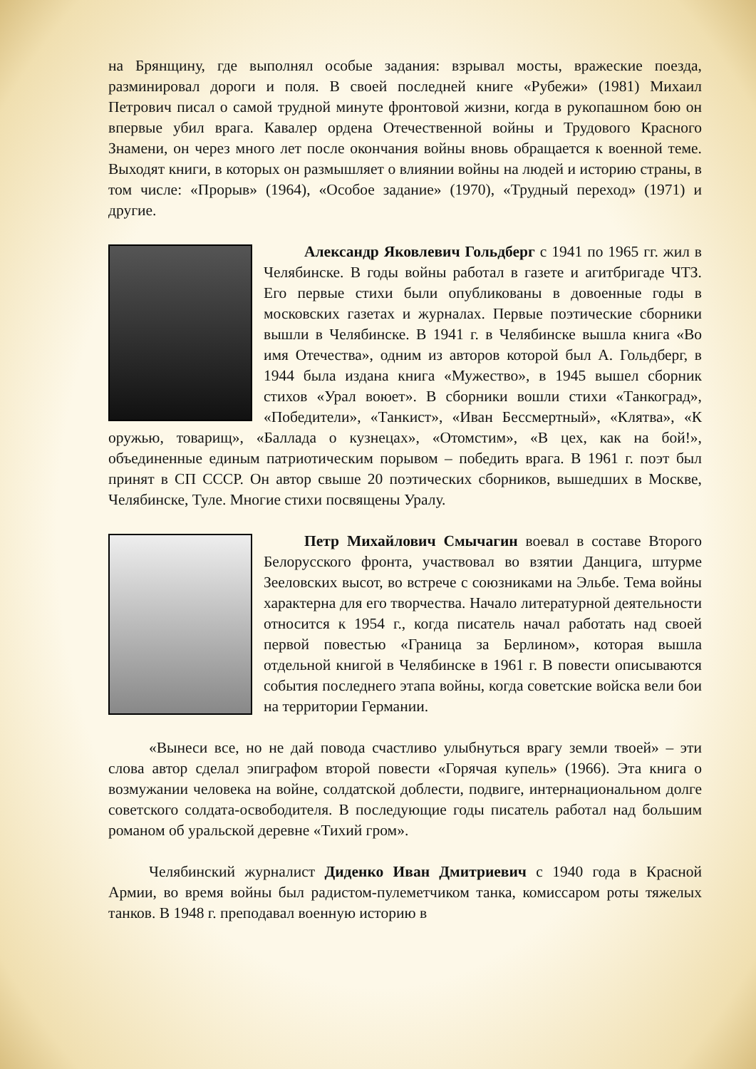на Брянщину, где выполнял особые задания: взрывал мосты, вражеские поезда, разминировал дороги и поля. В своей последней книге «Рубежи» (1981) Михаил Петрович писал о самой трудной минуте фронтовой жизни, когда в рукопашном бою он впервые убил врага. Кавалер ордена Отечественной войны и Трудового Красного Знамени, он через много лет после окончания войны вновь обращается к военной теме. Выходят книги, в которых он размышляет о влиянии войны на людей и историю страны, в том числе: «Прорыв» (1964), «Особое задание» (1970), «Трудный переход» (1971) и другие.
Александр Яковлевич Гольдберг с 1941 по 1965 гг. жил в Челябинске. В годы войны работал в газете и агитбригаде ЧТЗ. Его первые стихи были опубликованы в довоенные годы в московских газетах и журналах. Первые поэтические сборники вышли в Челябинске. В 1941 г. в Челябинске вышла книга «Во имя Отечества», одним из авторов которой был А. Гольдберг, в 1944 была издана книга «Мужество», в 1945 вышел сборник стихов «Урал воюет». В сборники вошли стихи «Танкоград», «Победители», «Танкист», «Иван Бессмертный», «Клятва», «К оружью, товарищ», «Баллада о кузнецах», «Отомстим», «В цех, как на бой!», объединенные единым патриотическим порывом – победить врага. В 1961 г. поэт был принят в СП СССР. Он автор свыше 20 поэтических сборников, вышедших в Москве, Челябинске, Туле. Многие стихи посвящены Уралу.
Петр Михайлович Смычагин воевал в составе Второго Белорусского фронта, участвовал во взятии Данцига, штурме Зееловских высот, во встрече с союзниками на Эльбе. Тема войны характерна для его творчества. Начало литературной деятельности относится к 1954 г., когда писатель начал работать над своей первой повестью «Граница за Берлином», которая вышла отдельной книгой в Челябинске в 1961 г. В повести описываются события последнего этапа войны, когда советские войска вели бои на территории Германии.
«Вынеси все, но не дай повода счастливо улыбнуться врагу земли твоей» – эти слова автор сделал эпиграфом второй повести «Горячая купель» (1966). Эта книга о возмужании человека на войне, солдатской доблести, подвиге, интернациональном долге советского солдата-освободителя. В последующие годы писатель работал над большим романом об уральской деревне «Тихий гром».
Челябинский журналист Диденко Иван Дмитриевич с 1940 года в Красной Армии, во время войны был радистом-пулеметчиком танка, комиссаром роты тяжелых танков. В 1948 г. преподавал военную историю в